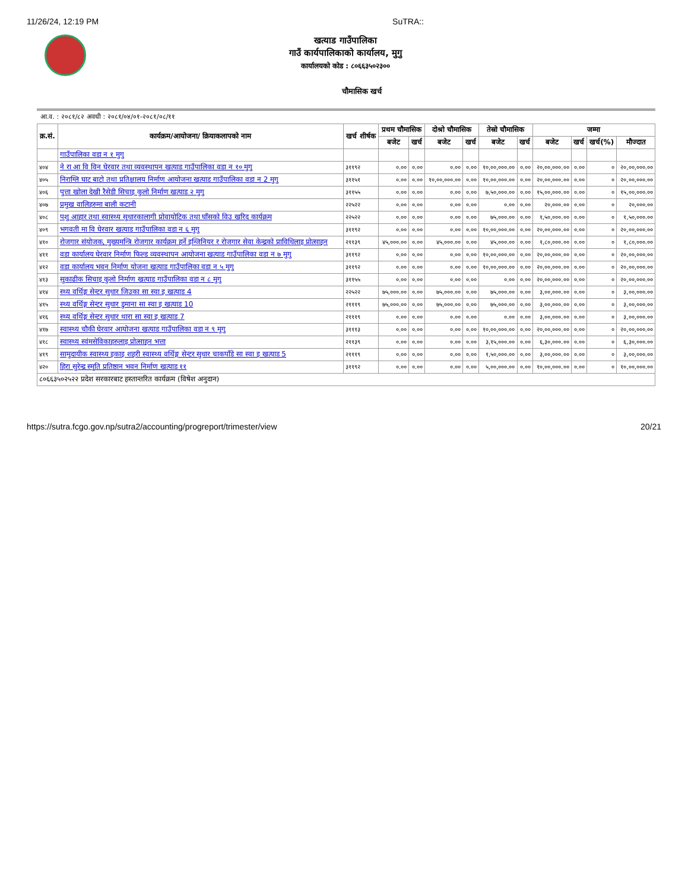11/26/24, 12:19 PM SuTRA::
खत्याड गाउँपालिका
गाउँ कार्यपालिकाको कार्यालय, मुगु
कार्यालयको कोड : ८०६६३५०२३००
चौमासिक खर्च
आ.व. : २०८१/८२ अवधी : २०८१/०४/०१-२०८१/०८/११
| क्र.सं. | कार्यक्रम/आयोजना/ क्रियाकलापको नाम | खर्च शीर्षक | प्रथम चौमासिक | | दोश्रो चौमासिक | | तेस्रो चौमासिक | | जम्मा | | | |
| --- | --- | --- | --- | --- | --- | --- | --- | --- | --- | --- | --- | --- |
| | | | बजेट | खर्च | बजेट | खर्च | बजेट | खर्च | बजेट | खर्च | खर्च(%) | मौज्दात |
| | गाउँपालिका वडा न १ मुगु | | | | | | | | | | | |
| ४०४ | ने रा आ वि विन घेरवार तथा व्यवस्थापन खत्याड गाउँपालिका वडा न १० मुगु | ३११९२ | ०.०० | ०.०० | ०.०० | ०.०० | १०,००,०००.०० | ०.०० | २०,००,०००.०० | ०.०० | ० | २०,००,०००.०० |
| ४०५ | निराग्लि घाट बाटो तथा प्रतिक्षालय निर्माण आयोजना खत्याड गाउँपालिका वडा न 2 मुगु | ३११५१ | ०.०० | ०.०० | १०,००,०००.०० | ०.०० | १०,००,०००.०० | ०.०० | २०,००,०००.०० | ०.०० | ० | २०,००,०००.०० |
| ४०६ | पुत्ता खोला देखी रैसेडी सिचाइ कुलो निर्माण खत्याड २ मुगु | ३११५५ | ०.०० | ०.०० | ०.०० | ०.०० | ७,५०,०००.०० | ०.०० | १५,००,०००.०० | ०.०० | ० | १५,००,०००.०० |
| ४०७ | प्रमुख वालिहरुमा बाली कटानी | २२५२२ | ०.०० | ०.०० | ०.०० | ०.०० | ०.०० | ०.०० | २०,०००.०० | ०.०० | ० | २०,०००.०० |
| ४०८ | पशु आहार तथा स्वास्थ्य सुधारकालागी प्रोवायोटिक तथा घाँसको विउ खरिद कार्यक्रम | २२५२२ | ०.०० | ०.०० | ०.०० | ०.०० | ७५,०००.०० | ०.०० | १,५०,०००.०० | ०.०० | ० | १,५०,०००.०० |
| ४०९ | भगवती मा वि घेरवार खत्याड गाउँपालिका वडा न ६ मुगु | ३११९२ | ०.०० | ०.०० | ०.०० | ०.०० | १०,००,०००.०० | ०.०० | २०,००,०००.०० | ०.०० | ० | २०,००,०००.०० |
| ४१० | रोजगार संयोजक, मुख्यमन्त्रि रोजगार कार्यक्रम हर्ने इन्जिनियर र रोजगार सेवा केन्द्रको प्राविधिलाइ प्रोत्साहन | २११३९ | ४५,०००.०० | ०.०० | ४५,०००.०० | ०.०० | ४५,०००.०० | ०.०० | १,८०,०००.०० | ०.०० | ० | १,८०,०००.०० |
| ४११ | वडा कार्यालय घेरवार निर्माण फिल्ड व्यवस्थापन आयोजना खत्याड गाउँपालिका वडा न ७ मुगु | ३११९२ | ०.०० | ०.०० | ०.०० | ०.०० | १०,००,०००.०० | ०.०० | २०,००,०००.०० | ०.०० | ० | २०,००,०००.०० |
| ४१२ | वडा कार्यालय भवन निर्माण योजना खत्याड गाउँपालिका वडा न ५ मुगु | ३११९२ | ०.०० | ०.०० | ०.०० | ०.०० | १०,००,०००.०० | ०.०० | २०,००,०००.०० | ०.०० | ० | २०,००,०००.०० |
| ४१३ | सुकाढीक सिचाइ कुलो निर्माण खत्याड गाउँपालिका वडा न ८ मुगु | ३११५५ | ०.०० | ०.०० | ०.०० | ०.०० | ०.०० | ०.०० | २०,००,०००.०० | ०.०० | ० | २०,००,०००.०० |
| ४१४ | स्थ्य वर्थिङ्ग सेन्टर सुधार जिउका सा स्वा इ खत्याड 4 | २२५२२ | ७५,०००.०० | ०.०० | ७५,०००.०० | ०.०० | ७५,०००.०० | ०.०० | ३,००,०००.०० | ०.०० | ० | ३,००,०००.०० |
| ४१५ | स्थ्य वर्थिङ्ग सेन्टर सुधार डुमाना सा स्वा इ खत्याड 10 | २१११९ | ७५,०००.०० | ०.०० | ७५,०००.०० | ०.०० | ७५,०००.०० | ०.०० | ३,००,०००.०० | ०.०० | ० | ३,००,०००.०० |
| ४१६ | स्थ्य वर्थिङ्ग सेन्टर सुधार थारा सा स्वा इ खत्याड 7 | २१११९ | ०.०० | ०.०० | ०.०० | ०.०० | ०.०० | ०.०० | ३,००,०००.०० | ०.०० | ० | ३,००,०००.०० |
| ४१७ | स्वास्थ्य चौकी घेरवार आयोजना खत्याड गाउँपालिका वडा न ९ मुगु | ३१११३ | ०.०० | ०.०० | ०.०० | ०.०० | १०,००,०००.०० | ०.०० | २०,००,०००.०० | ०.०० | ० | २०,००,०००.०० |
| ४१८ | स्वास्थ्य स्वंमसेविकाहरुलाइ प्रोत्साहन भत्ता | २११३९ | ०.०० | ०.०० | ०.०० | ०.०० | ३,१५,०००.०० | ०.०० | ६,३०,०००.०० | ०.०० | ० | ६,३०,०००.०० |
| ४१९ | सामुदायीक स्वास्थ्य इकाइ शहरी स्वास्थ्य वर्थिङ्ग सेन्टर सुधार चाकपाँडे सा स्वा इ खत्याड 5 | २१११९ | ०.०० | ०.०० | ०.०० | ०.०० | १,५०,०००.०० | ०.०० | ३,००,०००.०० | ०.०० | ० | ३,००,०००.०० |
| ४२० | हिरा सुरेन्द्र स्मृति प्रतिष्ठान भवन निर्माण खत्याड ११ | ३११९२ | ०.०० | ०.०० | ०.०० | ०.०० | ५,००,०००.०० | ०.०० | १०,००,०००.०० | ०.०० | ० | १०,००,०००.०० |
| ८०६६३५०२५२२ प्रदेश सरकारबाट हस्तान्तरित कार्यक्रम (विषेश अनुदान) | | | | | | | | | | | | |
https://sutra.fcgo.gov.np/sutra2/accounting/progreport/trimester/view 20/21